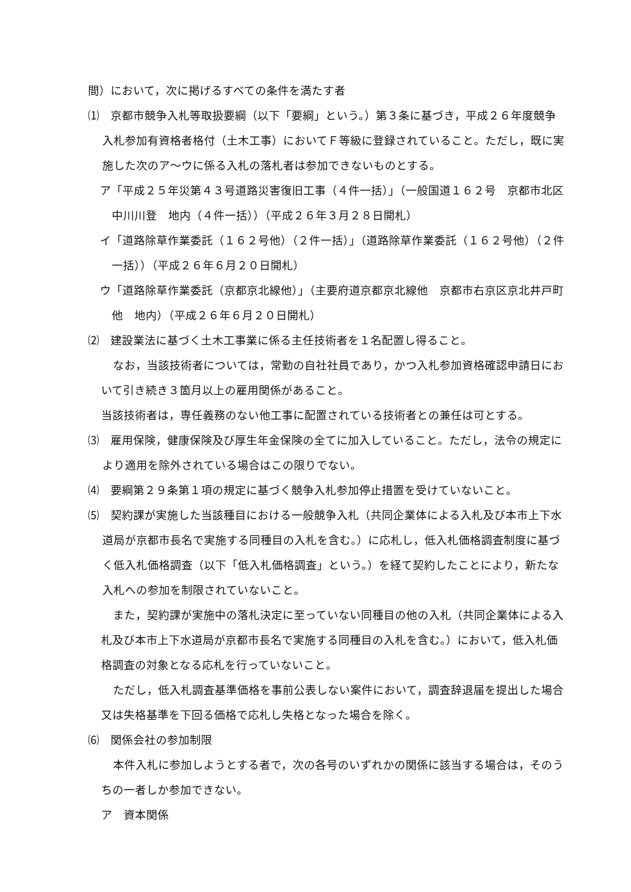間）において，次に掲げるすべての条件を満たす者
⑴　京都市競争入札等取扱要綱（以下「要綱」という。）第３条に基づき，平成２６年度競争入札参加有資格者格付（土木工事）においてＦ等級に登録されていること。ただし，既に実施した次のア～ウに係る入札の落札者は参加できないものとする。
ア「平成２５年災第４３号道路災害復旧工事（４件一括）」（一般国道１６２号　京都市北区中川川登　地内（４件一括））（平成２６年３月２８日開札）
イ「道路除草作業委託（１６２号他）（２件一括）」（道路除草作業委託（１６２号他）（２件一括））（平成２６年６月２０日開札）
ウ「道路除草作業委託（京都京北線他）」（主要府道京都京北線他　京都市右京区京北井戸町他　地内）（平成２６年６月２０日開札）
⑵　建設業法に基づく土木工事業に係る主任技術者を１名配置し得ること。
なお，当該技術者については，常勤の自社社員であり，かつ入札参加資格確認申請日において引き続き３箇月以上の雇用関係があること。
当該技術者は，専任義務のない他工事に配置されている技術者との兼任は可とする。
⑶　雇用保険，健康保険及び厚生年金保険の全てに加入していること。ただし，法令の規定により適用を除外されている場合はこの限りでない。
⑷　要綱第２９条第１項の規定に基づく競争入札参加停止措置を受けていないこと。
⑸　契約課が実施した当該種目における一般競争入札（共同企業体による入札及び本市上下水道局が京都市長名で実施する同種目の入札を含む。）に応札し，低入札価格調査制度に基づく低入札価格調査（以下「低入札価格調査」という。）を経て契約したことにより，新たな入札への参加を制限されていないこと。
また，契約課が実施中の落札決定に至っていない同種目の他の入札（共同企業体による入札及び本市上下水道局が京都市長名で実施する同種目の入札を含む。）において，低入札価格調査の対象となる応札を行っていないこと。
ただし，低入札調査基準価格を事前公表しない案件において，調査辞退届を提出した場合又は失格基準を下回る価格で応札し失格となった場合を除く。
⑹　関係会社の参加制限
本件入札に参加しようとする者で，次の各号のいずれかの関係に該当する場合は，そのうちの一者しか参加できない。
ア　資本関係